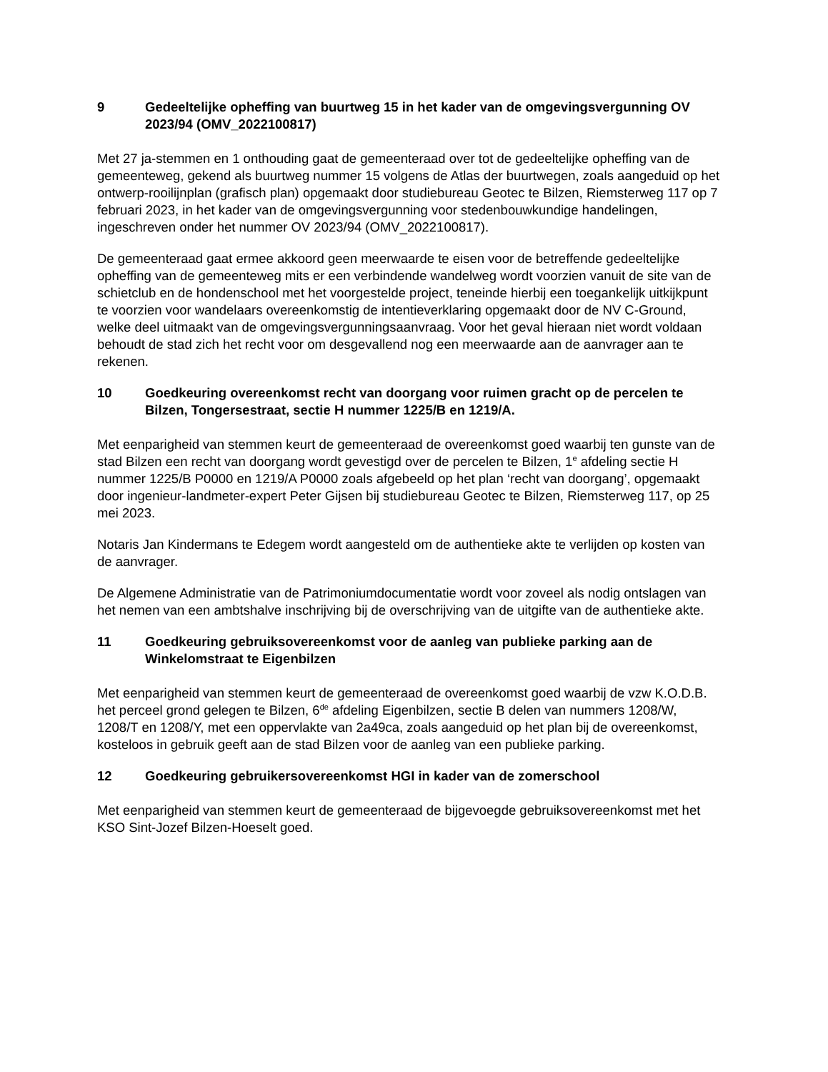9 Gedeeltelijke opheffing van buurtweg 15 in het kader van de omgevingsvergunning OV 2023/94 (OMV_2022100817)
Met 27 ja-stemmen en 1 onthouding gaat de gemeenteraad over tot de gedeeltelijke opheffing van de gemeenteweg, gekend als buurtweg nummer 15 volgens de Atlas der buurtwegen, zoals aangeduid op het ontwerp-rooilijnplan (grafisch plan) opgemaakt door studiebureau Geotec te Bilzen, Riemsterweg 117 op 7 februari 2023, in het kader van de omgevingsvergunning voor stedenbouwkundige handelingen, ingeschreven onder het nummer OV 2023/94 (OMV_2022100817).
De gemeenteraad gaat ermee akkoord geen meerwaarde te eisen voor de betreffende gedeeltelijke opheffing van de gemeenteweg mits er een verbindende wandelweg wordt voorzien vanuit de site van de schietclub en de hondenschool met het voorgestelde project, teneinde hierbij een toegankelijk uitkijkpunt te voorzien voor wandelaars overeenkomstig de intentieverklaring opgemaakt door de NV C-Ground, welke deel uitmaakt van de omgevingsvergunningsaanvraag. Voor het geval hieraan niet wordt voldaan behoudt de stad zich het recht voor om desgevallend nog een meerwaarde aan de aanvrager aan te rekenen.
10 Goedkeuring overeenkomst recht van doorgang voor ruimen gracht op de percelen te Bilzen, Tongersestraat, sectie H nummer 1225/B en 1219/A.
Met eenparigheid van stemmen keurt de gemeenteraad de overeenkomst goed waarbij ten gunste van de stad Bilzen een recht van doorgang wordt gevestigd over de percelen te Bilzen, 1<sup>e</sup> afdeling sectie H nummer 1225/B P0000 en 1219/A P0000 zoals afgebeeld op het plan ‘recht van doorgang’, opgemaakt door ingenieur-landmeter-expert Peter Gijsen bij studiebureau Geotec te Bilzen, Riemsterweg 117, op 25 mei 2023.
Notaris Jan Kindermans te Edegem wordt aangesteld om de authentieke akte te verlijden op kosten van de aanvrager.
De Algemene Administratie van de Patrimoniumdocumentatie wordt voor zoveel als nodig ontslagen van het nemen van een ambtshalve inschrijving bij de overschrijving van de uitgifte van de authentieke akte.
11 Goedkeuring gebruiksovereenkomst voor de aanleg van publieke parking aan de Winkelomstraat te Eigenbilzen
Met eenparigheid van stemmen keurt de gemeenteraad de overeenkomst goed waarbij de vzw K.O.D.B. het perceel grond gelegen te Bilzen, 6<sup>de</sup> afdeling Eigenbilzen, sectie B delen van nummers 1208/W, 1208/T en 1208/Y, met een oppervlakte van 2a49ca, zoals aangeduid op het plan bij de overeenkomst, kosteloos in gebruik geeft aan de stad Bilzen voor de aanleg van een publieke parking.
12 Goedkeuring gebruikersovereenkomst HGI in kader van de zomerschool
Met eenparigheid van stemmen keurt de gemeenteraad de bijgevoegde gebruiksovereenkomst met het KSO Sint-Jozef Bilzen-Hoeselt goed.